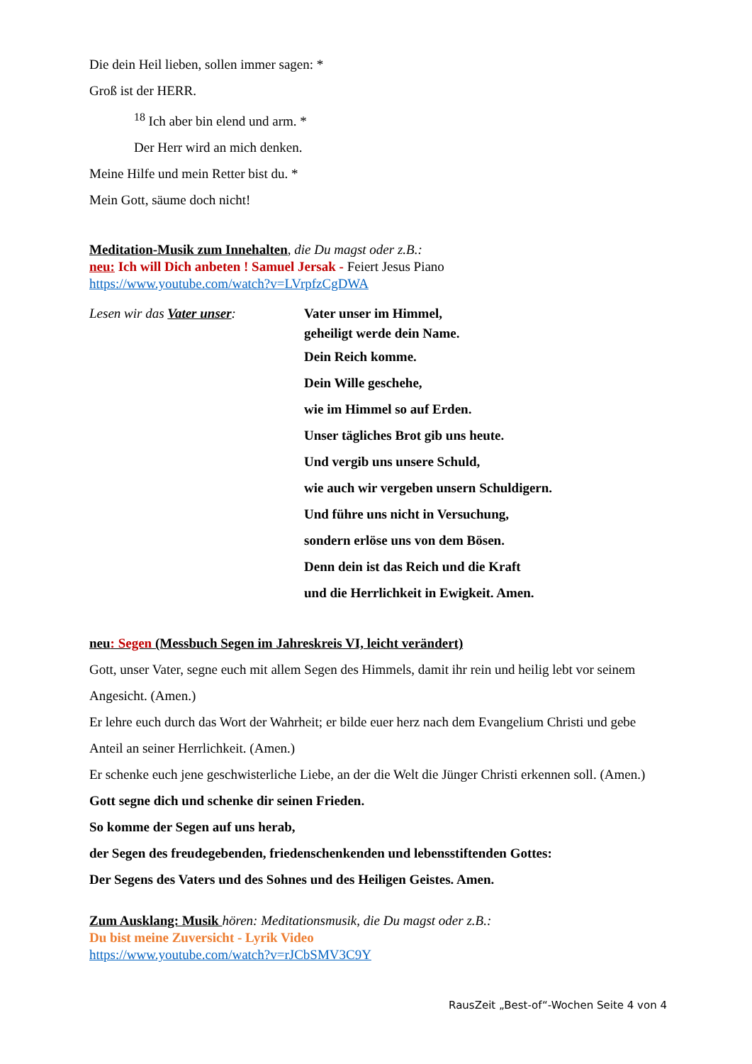Die dein Heil lieben, sollen immer sagen: *
Groß ist der HERR.
<sup>18</sup> Ich aber bin elend und arm. *
Der Herr wird an mich denken.
Meine Hilfe und mein Retter bist du. *
Mein Gott, säume doch nicht!
Meditation-Musik zum Innehalten, die Du magst oder z.B.:
neu: Ich will Dich anbeten ! Samuel Jersak - Feiert Jesus Piano
https://www.youtube.com/watch?v=LVrpfzCgDWA
Lesen wir das Vater unser: Vater unser im Himmel,
geheiligt werde dein Name.
Dein Reich komme.
Dein Wille geschehe,
wie im Himmel so auf Erden.
Unser tägliches Brot gib uns heute.
Und vergib uns unsere Schuld,
wie auch wir vergeben unsern Schuldigern.
Und führe uns nicht in Versuchung,
sondern erlöse uns von dem Bösen.
Denn dein ist das Reich und die Kraft
und die Herrlichkeit in Ewigkeit. Amen.
neu: Segen (Messbuch Segen im Jahreskreis VI, leicht verändert)
Gott, unser Vater, segne euch mit allem Segen des Himmels, damit ihr rein und heilig lebt vor seinem Angesicht. (Amen.)
Er lehre euch durch das Wort der Wahrheit; er bilde euer herz nach dem Evangelium Christi und gebe Anteil an seiner Herrlichkeit. (Amen.)
Er schenke euch jene geschwisterliche Liebe, an der die Welt die Jünger Christi erkennen soll. (Amen.)
Gott segne dich und schenke dir seinen Frieden.
So komme der Segen auf uns herab,
der Segen des freudegebenden, friedenschenkenden und lebensstiftenden Gottes:
Der Segens des Vaters und des Sohnes und des Heiligen Geistes. Amen.
Zum Ausklang: Musik hören: Meditationsmusik, die Du magst oder z.B.:
Du bist meine Zuversicht - Lyrik Video
https://www.youtube.com/watch?v=rJCbSMV3C9Y
RausZeit „Best-of“-Wochen Seite 4 von 4